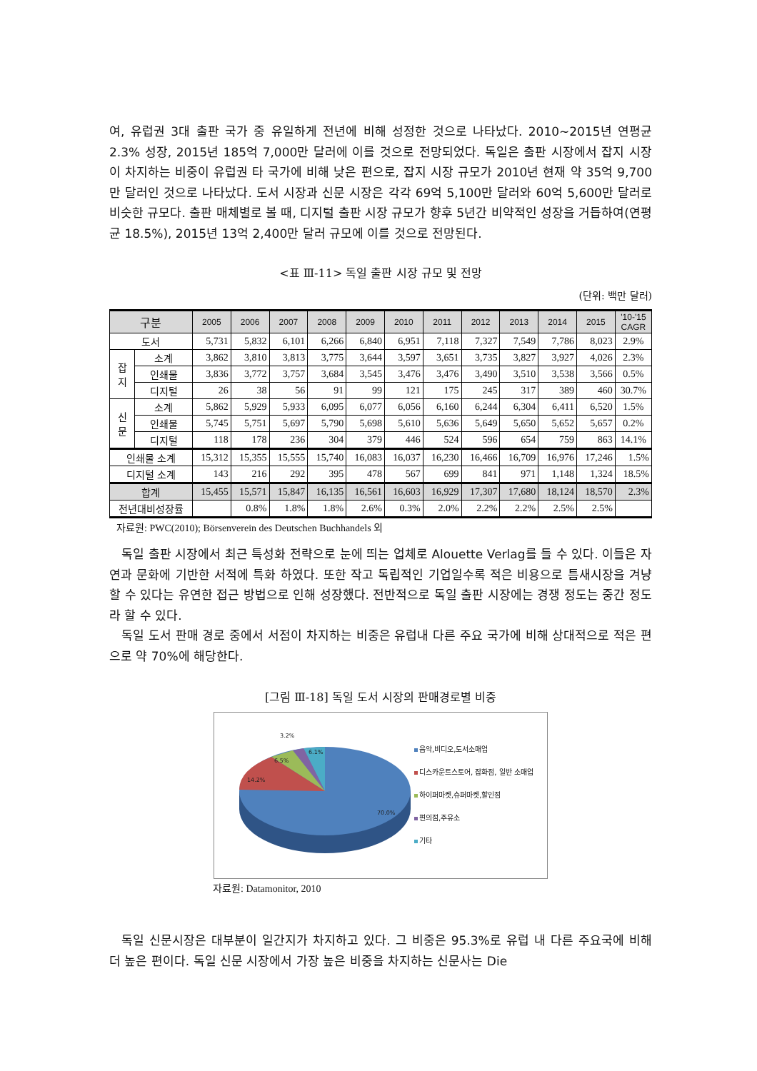여, 유럽권 3대 출판 국가 중 유일하게 전년에 비해 성정한 것으로 나타났다. 2010~2015년 연평균 2.3% 성장, 2015년 185억 7,000만 달러에 이를 것으로 전망되었다. 독일은 출판 시장에서 잡지 시장이 차지하는 비중이 유럽권 타 국가에 비해 낮은 편으로, 잡지 시장 규모가 2010년 현재 약 35억 9,700만 달러인 것으로 나타났다. 도서 시장과 신문 시장은 각각 69억 5,100만 달러와 60억 5,600만 달러로 비슷한 규모다. 출판 매체별로 볼 때, 디지털 출판 시장 규모가 향후 5년간 비약적인 성장을 거듭하여(연평균 18.5%), 2015년 13억 2,400만 달러 규모에 이를 것으로 전망된다.
<표 Ⅲ-11> 독일 출판 시장 규모 및 전망
(단위: 백만 달러)
| 구분 | | 2005 | 2006 | 2007 | 2008 | 2009 | 2010 | 2011 | 2012 | 2013 | 2014 | 2015 | '10-'15 CAGR |
| --- | --- | --- | --- | --- | --- | --- | --- | --- | --- | --- | --- | --- | --- |
| 도서 | | 5,731 | 5,832 | 6,101 | 6,266 | 6,840 | 6,951 | 7,118 | 7,327 | 7,549 | 7,786 | 8,023 | 2.9% |
| 잡 지 | 소계 | 3,862 | 3,810 | 3,813 | 3,775 | 3,644 | 3,597 | 3,651 | 3,735 | 3,827 | 3,927 | 4,026 | 2.3% |
| | 인쇄물 | 3,836 | 3,772 | 3,757 | 3,684 | 3,545 | 3,476 | 3,476 | 3,490 | 3,510 | 3,538 | 3,566 | 0.5% |
| | 디지털 | 26 | 38 | 56 | 91 | 99 | 121 | 175 | 245 | 317 | 389 | 460 | 30.7% |
| 신 문 | 소계 | 5,862 | 5,929 | 5,933 | 6,095 | 6,077 | 6,056 | 6,160 | 6,244 | 6,304 | 6,411 | 6,520 | 1.5% |
| | 인쇄물 | 5,745 | 5,751 | 5,697 | 5,790 | 5,698 | 5,610 | 5,636 | 5,649 | 5,650 | 5,652 | 5,657 | 0.2% |
| | 디지털 | 118 | 178 | 236 | 304 | 379 | 446 | 524 | 596 | 654 | 759 | 863 | 14.1% |
| 인쇄물 소계 | | 15,312 | 15,355 | 15,555 | 15,740 | 16,083 | 16,037 | 16,230 | 16,466 | 16,709 | 16,976 | 17,246 | 1.5% |
| 디지털 소계 | | 143 | 216 | 292 | 395 | 478 | 567 | 699 | 841 | 971 | 1,148 | 1,324 | 18.5% |
| 합계 | | 15,455 | 15,571 | 15,847 | 16,135 | 16,561 | 16,603 | 16,929 | 17,307 | 17,680 | 18,124 | 18,570 | 2.3% |
| 전년대비성장률 | | | 0.8% | 1.8% | 1.8% | 2.6% | 0.3% | 2.0% | 2.2% | 2.2% | 2.5% | 2.5% | |
자료원: PWC(2010); Börsenverein des Deutschen Buchhandels 외
독일 출판 시장에서 최근 특성화 전략으로 눈에 띄는 업체로 Alouette Verlag를 들 수 있다. 이들은 자연과 문화에 기반한 서적에 특화 하였다. 또한 작고 독립적인 기업일수록 적은 비용으로 틈새시장을 겨냥할 수 있다는 유연한 접근 방법으로 인해 성장했다. 전반적으로 독일 출판 시장에는 경쟁 정도는 중간 정도라 할 수 있다.
독일 도서 판매 경로 중에서 서점이 차지하는 비중은 유럽내 다른 주요 국가에 비해 상대적으로 적은 편으로 약 70%에 해당한다.
[그림 Ⅲ-18] 독일 도서 시장의 판매경로별 비중
3.2%
6.1%
6.5%
14.2%
70.0%
음악,비디오,도서소매업
디스카운트스토어, 잡화점, 일반 소매업
하이퍼마켓,슈퍼마켓,할인점
편의점,주유소
기타
자료원: Datamonitor, 2010
독일 신문시장은 대부분이 일간지가 차지하고 있다. 그 비중은 95.3%로 유럽 내 다른 주요국에 비해 더 높은 편이다. 독일 신문 시장에서 가장 높은 비중을 차지하는 신문사는 Die